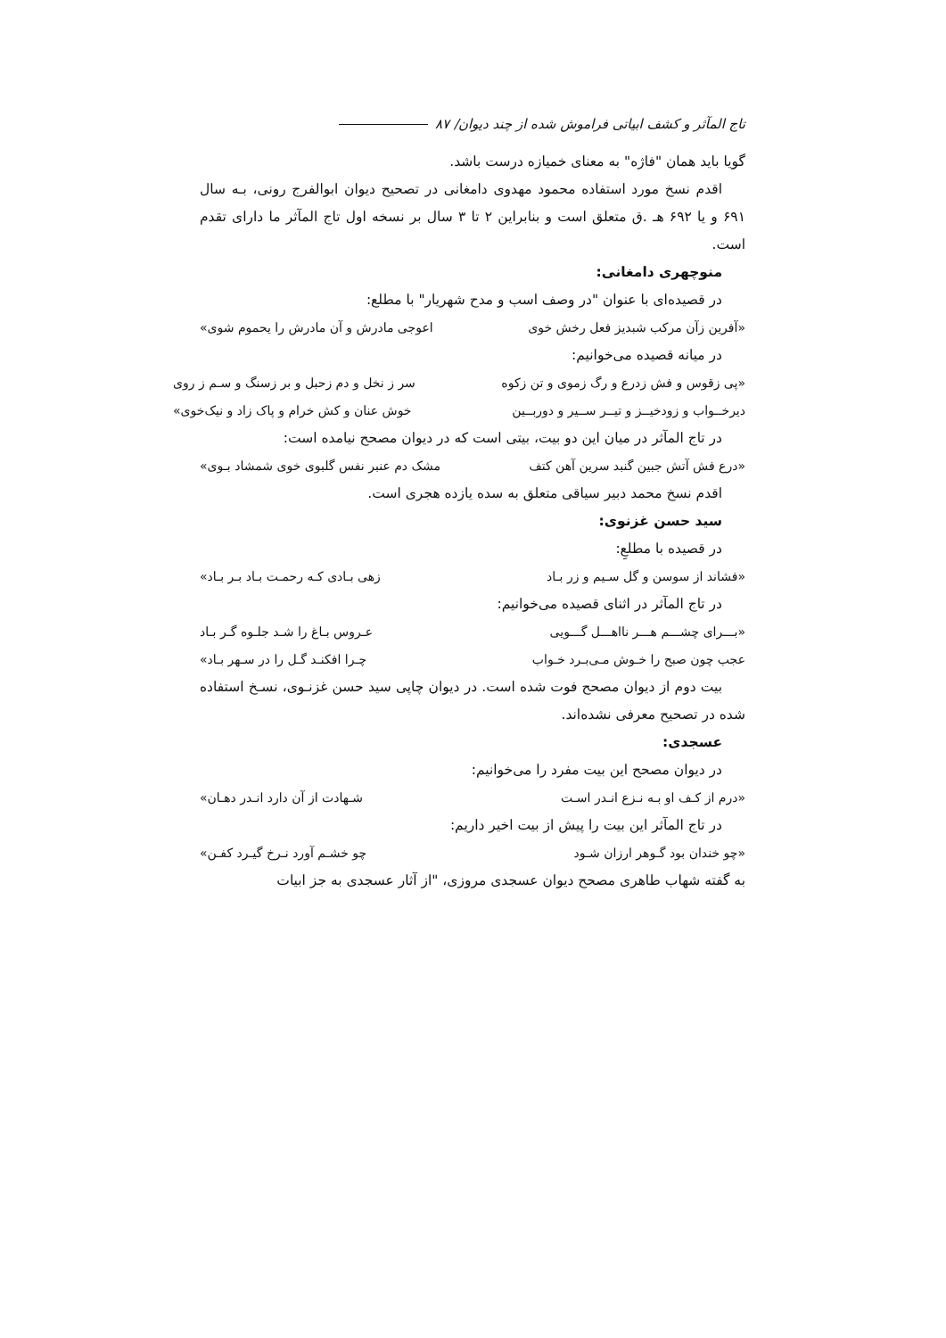تاج المآثر و کشف ابیاتی فراموش شده از چند دیوان/ ۸۷
گویا باید همان "فاژه" به معنای خمیازه درست باشد.
اقدم نسخ مورد استفاده محمود مهدوی دامغانی در تصحیح دیوان ابوالفرج رونی، بـه سال ۶۹۱ و یا ۶۹۲ هـ .ق متعلق است و بنابراین ۲ تا ۳ سال بر نسخه اول تاج المآثر ما دارای تقدم است.
منوچهری دامغانی:
در قصیده‌ای با عنوان "در وصف اسب و مدح شهریار" با مطلع:
«آفرین زآن مرکب شبدیز فعل رخش خوی اعوجی مادرش و آن مادرش را یحموم شوی»
در میانه قصیده می‌خوانیم:
«پی زقوس و فش زدرع و رگ زموی و تن زکوه سر ز نخل و دم زحبل و بر زسنگ و سـم ز روی
دیرخــواب و زودخیــز و تیــر ســیر و دوربــین خوش عنان و کش خرام و پاک زاد و نیک‌خوی»
در تاج المآثر در میان این دو بیت، بیتی است که در دیوان مصحح نیامده است:
«درع فش آتش جبین گنبد سرین آهن کتف مشک دم عنبر نفس گلبوی خوی شمشاد بـوی»
اقدم نسخ محمد دبیر سیاقی متعلق به سده یازده هجری است.
سید حسن غزنوی:
در قصیده با مطلعِ:
«فشاند از سوسن و گل سـیم و زر بـاد زهی بـادی کـه رحمـت بـاد بـر بـاد»
در تاج المآثر در اثنای قصیده می‌خوانیم:
«بـــرای چشـــم هـــر نااهـــل گـــویی عـروس بـاغ را شـد جلـوه گـر بـاد
عجب چون صبح را خـوش مـی‌بـرد خـواب چـرا افکنـد گـل را در سـهر بـاد»
بیت دوم از دیوان مصحح فوت شده است. در دیوان چاپی سید حسن غزنـوی، نسـخ استفاده شده در تصحیح معرفی نشده‌اند.
عسجدی:
در دیوان مصحح این بیت مفرد را می‌خوانیم:
«درم از کـف او بـه نـزع انـدر اسـت شـهادت از آن دارد انـدر دهـان»
در تاج المآثر این بیت را پیش از بیت اخیر داریم:
«چو خندان بود گـوهر ارزان شـود چو خشـم آورد نـرخ گیـرد کفـن»
به گفته شهاب طاهری مصحح دیوان عسجدی مروزی، "از آثار عسجدی به جز ابیات